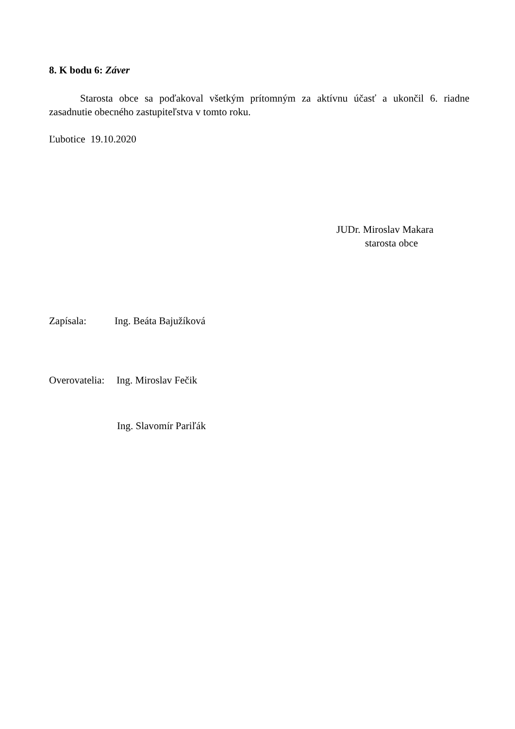8. K bodu 6: Záver
Starosta obce sa poďakoval všetkým prítomným za aktívnu účasť a ukončil 6. riadne zasadnutie obecného zastupiteľstva v tomto roku.
Ľubotice 19.10.2020
JUDr. Miroslav Makara
starosta obce
Zapísala: Ing. Beáta Bajužíková
Overovatelia: Ing. Miroslav Fečik
Ing. Slavomír Pariľák